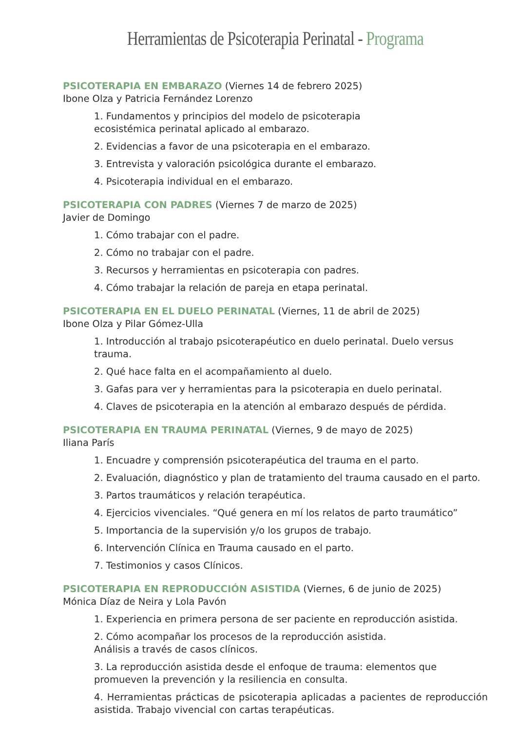Herramientas de Psicoterapia Perinatal - Programa
PSICOTERAPIA EN EMBARAZO (Viernes 14 de febrero 2025)
Ibone Olza y Patricia Fernández Lorenzo
1. Fundamentos y principios del modelo de psicoterapia
ecosistémica perinatal aplicado al embarazo.
2. Evidencias a favor de una psicoterapia en el embarazo.
3. Entrevista y valoración psicológica durante el embarazo.
4. Psicoterapia individual en el embarazo.
PSICOTERAPIA CON PADRES (Viernes 7 de marzo de 2025)
Javier de Domingo
1. Cómo trabajar con el padre.
2. Cómo no trabajar con el padre.
3. Recursos y herramientas en psicoterapia con padres.
4. Cómo trabajar la relación de pareja en etapa perinatal.
PSICOTERAPIA EN EL DUELO PERINATAL (Viernes, 11 de abril de 2025)
Ibone Olza y Pilar Gómez-Ulla
1. Introducción al trabajo psicoterapéutico en duelo perinatal. Duelo versus trauma.
2. Qué hace falta en el acompañamiento al duelo.
3. Gafas para ver y herramientas para la psicoterapia en duelo perinatal.
4. Claves de psicoterapia en la atención al embarazo después de pérdida.
PSICOTERAPIA EN TRAUMA PERINATAL (Viernes, 9 de mayo de 2025)
Iliana París
1. Encuadre y comprensión psicoterapéutica del trauma en el parto.
2. Evaluación, diagnóstico y plan de tratamiento del trauma causado en el parto.
3. Partos traumáticos y relación terapéutica.
4. Ejercicios vivenciales. “Qué genera en mí los relatos de parto traumático”
5. Importancia de la supervisión y/o los grupos de trabajo.
6. Intervención Clínica en Trauma causado en el parto.
7. Testimonios y casos Clínicos.
PSICOTERAPIA EN REPRODUCCIÓN ASISTIDA (Viernes, 6 de junio de 2025)
Mónica Díaz de Neira y Lola Pavón
1. Experiencia en primera persona de ser paciente en reproducción asistida.
2. Cómo acompañar los procesos de la reproducción asistida.
Análisis a través de casos clínicos.
3. La reproducción asistida desde el enfoque de trauma: elementos que promueven la prevención y la resiliencia en consulta.
4. Herramientas prácticas de psicoterapia aplicadas a pacientes de reproducción asistida. Trabajo vivencial con cartas terapéuticas.